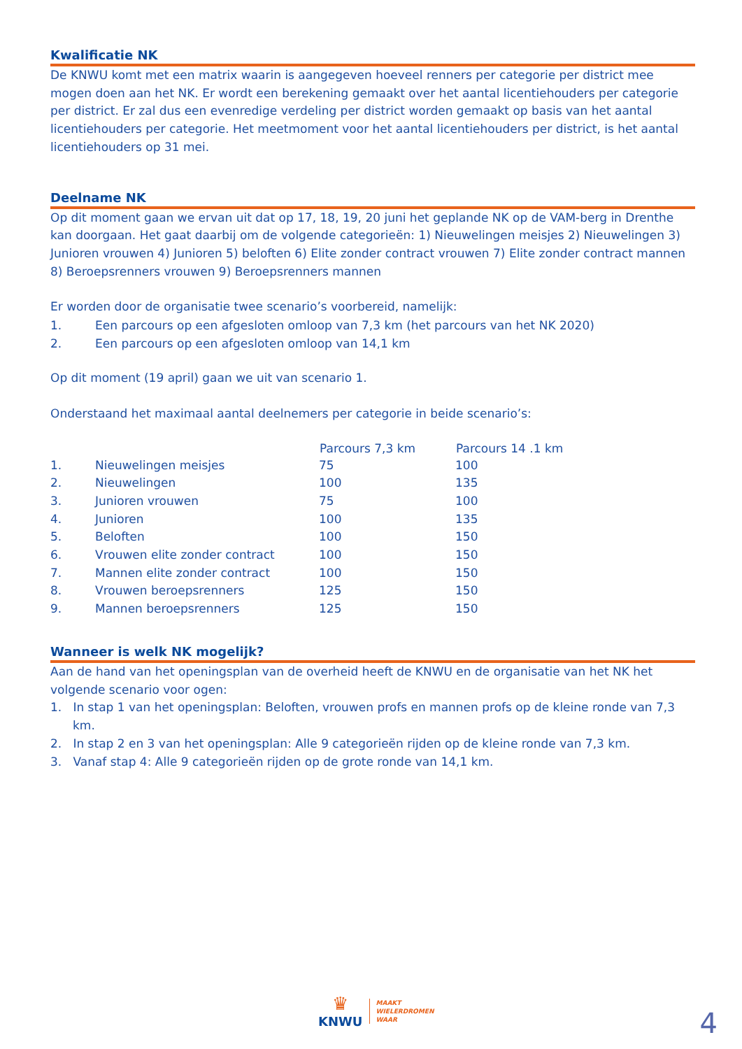Kwalificatie NK
De KNWU komt met een matrix waarin is aangegeven hoeveel renners per categorie per district mee mogen doen aan het NK. Er wordt een berekening gemaakt over het aantal licentiehouders per categorie per district. Er zal dus een evenredige verdeling per district worden gemaakt op basis van het aantal licentiehouders per categorie. Het meetmoment voor het aantal licentiehouders per district, is het aantal licentiehouders op 31 mei.
Deelname NK
Op dit moment gaan we ervan uit dat op 17, 18, 19, 20 juni het geplande NK op de VAM-berg in Drenthe kan doorgaan. Het gaat daarbij om de volgende categorieën: 1) Nieuwelingen meisjes 2) Nieuwelingen 3) Junioren vrouwen 4) Junioren 5) beloften 6) Elite zonder contract vrouwen 7) Elite zonder contract mannen 8) Beroepsrenners vrouwen 9) Beroepsrenners mannen
Er worden door de organisatie twee scenario’s voorbereid, namelijk:
| 1. | Een parcours op een afgesloten omloop van 7,3 km (het parcours van het NK 2020) |
| 2. | Een parcours op een afgesloten omloop van 14,1 km |
Op dit moment (19 april) gaan we uit van scenario 1.
Onderstaand het maximaal aantal deelnemers per categorie in beide scenario’s:
| | | Parcours 7,3 km | Parcours 14 .1 km |
| --- | --- | --- | --- |
| 1. | Nieuwelingen meisjes | 75 | 100 |
| 2. | Nieuwelingen | 100 | 135 |
| 3. | Junioren vrouwen | 75 | 100 |
| 4. | Junioren | 100 | 135 |
| 5. | Beloften | 100 | 150 |
| 6. | Vrouwen elite zonder contract | 100 | 150 |
| 7. | Mannen elite zonder contract | 100 | 150 |
| 8. | Vrouwen beroepsrenners | 125 | 150 |
| 9. | Mannen beroepsrenners | 125 | 150 |
Wanneer is welk NK mogelijk?
Aan de hand van het openingsplan van de overheid heeft de KNWU en de organisatie van het NK het volgende scenario voor ogen:
1. In stap 1 van het openingsplan: Beloften, vrouwen profs en mannen profs op de kleine ronde van 7,3 km.
2. In stap 2 en 3 van het openingsplan: Alle 9 categorieën rijden op de kleine ronde van 7,3 km.
3. Vanaf stap 4: Alle 9 categorieën rijden op de grote ronde van 14,1 km.
♛
KNWU
MAAKT
WIELERDROMEN
WAAR
4